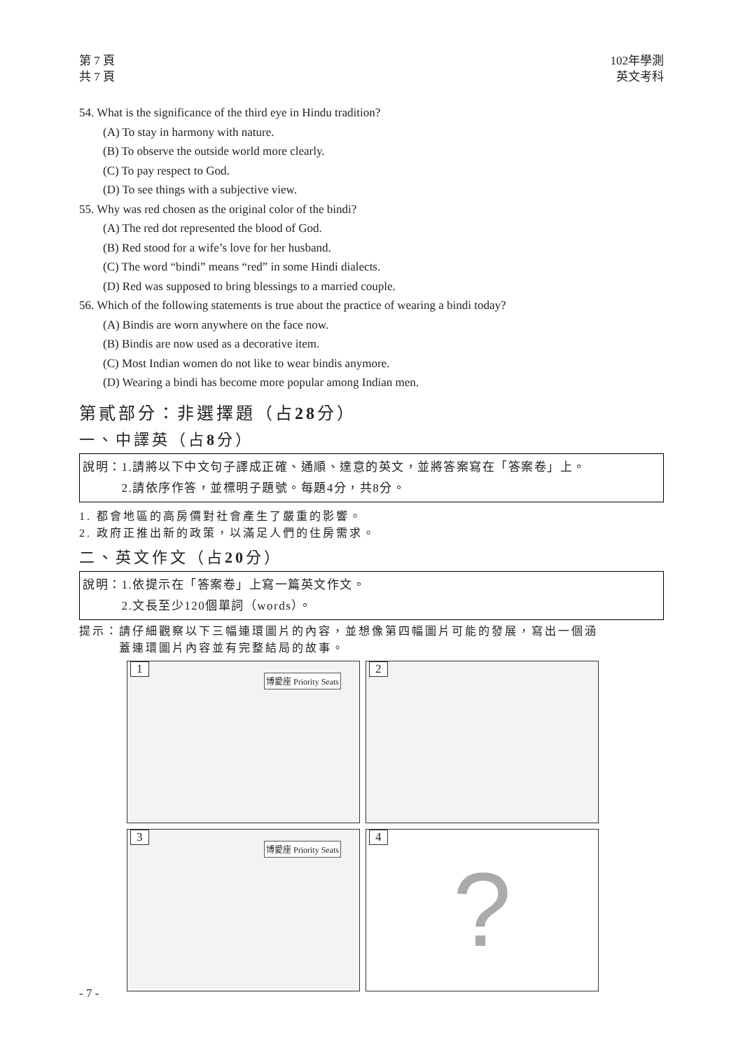第 7 頁
共 7 頁
102年學測
英文考科
54. What is the significance of the third eye in Hindu tradition?
(A) To stay in harmony with nature.
(B) To observe the outside world more clearly.
(C) To pay respect to God.
(D) To see things with a subjective view.
55. Why was red chosen as the original color of the bindi?
(A) The red dot represented the blood of God.
(B) Red stood for a wife’s love for her husband.
(C) The word “bindi” means “red” in some Hindi dialects.
(D) Red was supposed to bring blessings to a married couple.
56. Which of the following statements is true about the practice of wearing a bindi today?
(A) Bindis are worn anywhere on the face now.
(B) Bindis are now used as a decorative item.
(C) Most Indian women do not like to wear bindis anymore.
(D) Wearing a bindi has become more popular among Indian men.
第貳部分：非選擇題（占28分）
一、中譯英（占8分）
說明：1.請將以下中文句子譯成正確、通順、達意的英文，並將答案寫在「答案卷」上。
　　　2.請依序作答，並標明子題號。每題4分，共8分。
1. 都會地區的高房價對社會產生了嚴重的影響。
2. 政府正推出新的政策，以滿足人們的住房需求。
二、英文作文（占20分）
說明：1.依提示在「答案卷」上寫一篇英文作文。
　　　2.文長至少120個單詞（words）。
提示：請仔細觀察以下三幅連環圖片的內容，並想像第四幅圖片可能的發展，寫出一個涵
　　　蓋連環圖片內容並有完整結局的故事。
1
博愛座 Priority Seats
2
3
博愛座 Priority Seats
4?
- 7 -